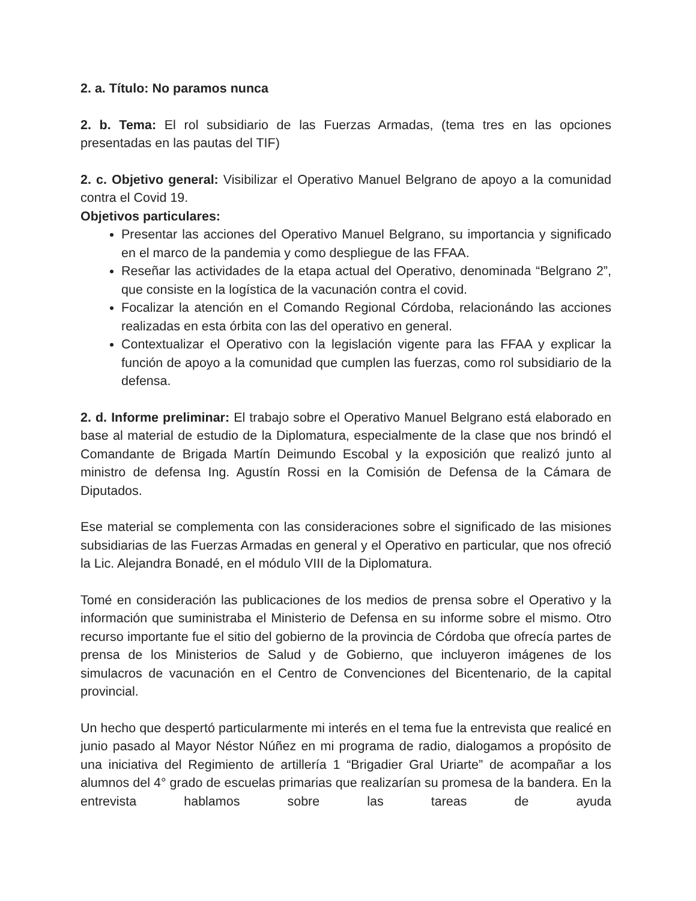2. a. Título: No paramos nunca
2. b. Tema: El rol subsidiario de las Fuerzas Armadas, (tema tres en las opciones presentadas en las pautas del TIF)
2. c. Objetivo general: Visibilizar el Operativo Manuel Belgrano de apoyo a la comunidad contra el Covid 19.
Objetivos particulares:
Presentar las acciones del Operativo Manuel Belgrano, su importancia y significado en el marco de la pandemia y como despliegue de las FFAA.
Reseñar las actividades de la etapa actual del Operativo, denominada “Belgrano 2”, que consiste en la logística de la vacunación contra el covid.
Focalizar la atención en el Comando Regional Córdoba, relacionándo las acciones realizadas en esta órbita con las del operativo en general.
Contextualizar el Operativo con la legislación vigente para las FFAA y explicar la función de apoyo a la comunidad que cumplen las fuerzas, como rol subsidiario de la defensa.
2. d. Informe preliminar: El trabajo sobre el Operativo Manuel Belgrano está elaborado en base al material de estudio de la Diplomatura, especialmente de la clase que nos brindó el Comandante de Brigada Martín Deimundo Escobal y la exposición que realizó junto al ministro de defensa Ing. Agustín Rossi en la Comisión de Defensa de la Cámara de Diputados.
Ese material se complementa con las consideraciones sobre el significado de las misiones subsidiarias de las Fuerzas Armadas en general y el Operativo en particular, que nos ofreció la Lic. Alejandra Bonadé, en el módulo VIII de la Diplomatura.
Tomé en consideración las publicaciones de los medios de prensa sobre el Operativo y la información que suministraba el Ministerio de Defensa en su informe sobre el mismo. Otro recurso importante fue el sitio del gobierno de la provincia de Córdoba que ofrecía partes de prensa de los Ministerios de Salud y de Gobierno, que incluyeron imágenes de los simulacros de vacunación en el Centro de Convenciones del Bicentenario, de la capital provincial.
Un hecho que despertó particularmente mi interés en el tema fue la entrevista que realicé en junio pasado al Mayor Néstor Núñez en mi programa de radio, dialogamos a propósito de una iniciativa del Regimiento de artillería 1 “Brigadier Gral Uriarte” de acompañar a los alumnos del 4° grado de escuelas primarias que realizarían su promesa de la bandera. En la entrevista hablamos sobre las tareas de ayuda